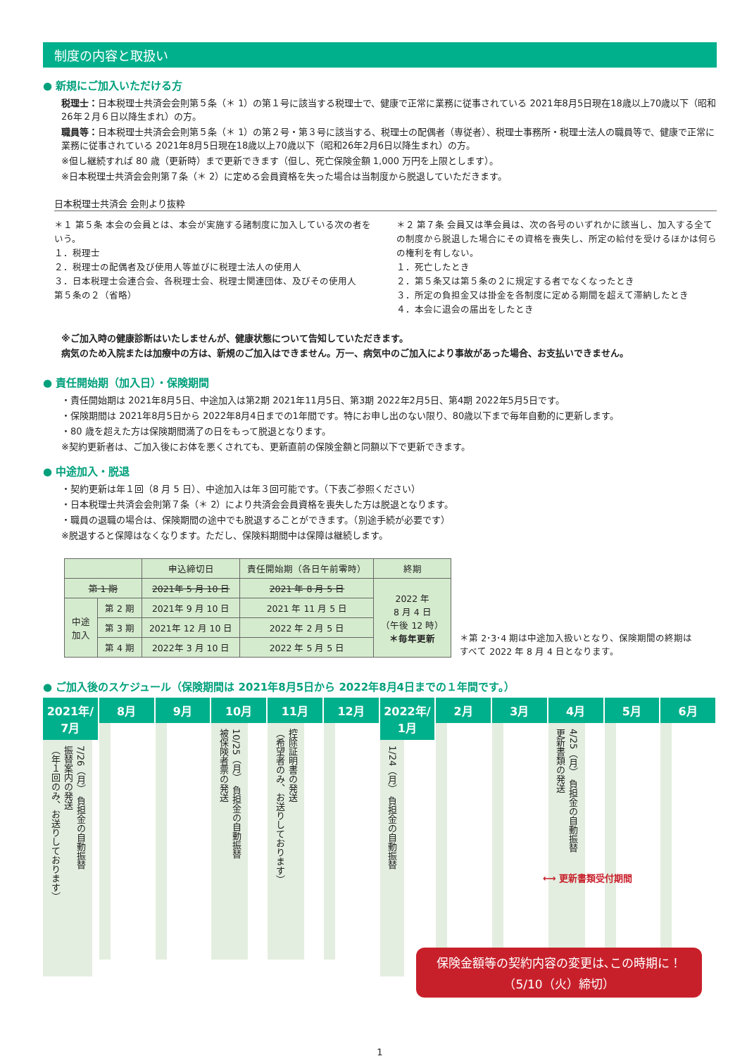制度の内容と取扱い
● 新規にご加入いただける方
税理士：日本税理士共済会会則第５条（＊ 1）の第１号に該当する税理士で、健康で正常に業務に従事されている 2021年8月5日現在18歳以上70歳以下（昭和26年２月６日以降生まれ）の方。
職員等：日本税理士共済会会則第５条（＊ 1）の第２号・第３号に該当する、税理士の配偶者（専従者）、税理士事務所・税理士法人の職員等で、健康で正常に業務に従事されている 2021年8月5日現在18歳以上70歳以下（昭和26年2月6日以降生まれ）の方。
※但し継続すれば 80 歳（更新時）まで更新できます（但し、死亡保険金額 1,000 万円を上限とします）。
※日本税理士共済会会則第７条（＊ 2）に定める会員資格を失った場合は当制度から脱退していただきます。
日本税理士共済会 会則より抜粋
＊１ 第５条 本会の会員とは、本会が実施する諸制度に加入している次の者をいう。
１．税理士
２．税理士の配偶者及び使用人等並びに税理士法人の使用人
３．日本税理士会連合会、各税理士会、税理士関連団体、及びその使用人
第５条の２（省略）
＊２ 第７条 会員又は準会員は、次の各号のいずれかに該当し、加入する全ての制度から脱退した場合にその資格を喪失し、所定の給付を受けるほかは何らの権利を有しない。
１．死亡したとき
２．第５条又は第５条の２に規定する者でなくなったとき
３．所定の負担金又は掛金を各制度に定める期間を超えて滞納したとき
４．本会に退会の届出をしたとき
※ご加入時の健康診断はいたしませんが、健康状態について告知していただきます。
病気のため入院または加療中の方は、新規のご加入はできません。万一、病気中のご加入により事故があった場合、お支払いできません。
● 責任開始期（加入日）・保険期間
・責任開始期は 2021年8月5日、中途加入は第2期 2021年11月5日、第3期 2022年2月5日、第4期 2022年5月5日です。
・保険期間は 2021年8月5日から 2022年8月4日までの1年間です。特にお申し出のない限り、80歳以下まで毎年自動的に更新します。
・80 歳を超えた方は保険期間満了の日をもって脱退となります。
※契約更新者は、ご加入後にお体を悪くされても、更新直前の保険金額と同額以下で更新できます。
● 中途加入・脱退
・契約更新は年１回（8 月 5 日）、中途加入は年３回可能です。（下表ご参照ください）
・日本税理士共済会会則第７条（＊ 2）により共済会会員資格を喪失した方は脱退となります。
・職員の退職の場合は、保険期間の途中でも脱退することができます。（別途手続が必要です）
※脱退すると保障はなくなります。ただし、保険料期間中は保障は継続します。
| | | 申込締切日 | 責任開始期（各日午前零時） | 終期 |
| --- | --- | --- | --- | --- |
| 第 1 期 | | 2021年 5 月 10 日 | 2021 年 8 月 5 日 | 2022 年 8 月 4 日 （午後 12 時） ＊毎年更新 |
| 中途 加入 | 第 2 期 | 2021年 9 月 10 日 | 2021 年 11 月 5 日 | |
| | 第 3 期 | 2021年 12 月 10 日 | 2022 年 2 月 5 日 | |
| | 第 4 期 | 2022年 3 月 10 日 | 2022 年 5 月 5 日 | |
＊第 2･3･4 期は中途加入扱いとなり、保険期間の終期は
すべて 2022 年 8 月 4 日となります。
● ご加入後のスケジュール（保険期間は 2021年8月5日から 2022年8月4日までの１年間です。）
2021年/ 7月
7/26（月） 負担金の自動振替
振替案内の発送
（年１回のみ、お送りしております）
8月 9月 10月
10/25（月） 負担金の自動振替
被保険者票の発送
11月
控除証明書の発送
（希望者のみ、お送りしております）
12月 2022年/ 1月
1/24（月） 負担金の自動振替
2月 3月 4月
4/25（月） 負担金の自動振替
更新書類の発送
5月 6月
⟷ 更新書類受付期間
保険金額等の契約内容の変更は､この時期に！
（5/10（火）締切）
1